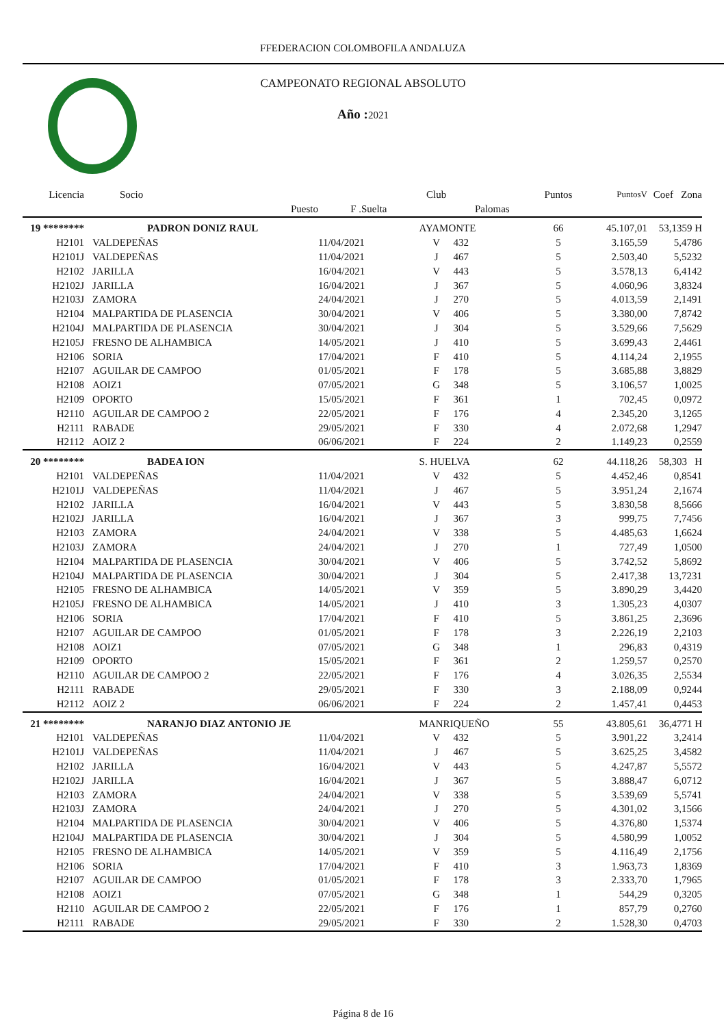FFEDERACION COLOMBOFILA ANDALUZA
CAMPEONATO REGIONAL ABSOLUTO
Año :2021
| Licencia | Socio | | Club | | Puntos | PuntosV | Coef Zona |
| --- | --- | --- | --- | --- | --- | --- | --- |
| | Puesto | F .Suelta | | Palomas | | | |
| 19 ******** | PADRON DONIZ RAUL | | AYAMONTE | | 66 | 45.107,01 | 53,1359 H |
| H2101 | VALDEPEÑAS | 11/04/2021 | V | 432 | 5 | 3.165,59 | 5,4786 |
| H2101J | VALDEPEÑAS | 11/04/2021 | J | 467 | 5 | 2.503,40 | 5,5232 |
| H2102 | JARILLA | 16/04/2021 | V | 443 | 5 | 3.578,13 | 6,4142 |
| H2102J | JARILLA | 16/04/2021 | J | 367 | 5 | 4.060,96 | 3,8324 |
| H2103J | ZAMORA | 24/04/2021 | J | 270 | 5 | 4.013,59 | 2,1491 |
| H2104 | MALPARTIDA DE PLASENCIA | 30/04/2021 | V | 406 | 5 | 3.380,00 | 7,8742 |
| H2104J | MALPARTIDA DE PLASENCIA | 30/04/2021 | J | 304 | 5 | 3.529,66 | 7,5629 |
| H2105J | FRESNO DE ALHAMBICA | 14/05/2021 | J | 410 | 5 | 3.699,43 | 2,4461 |
| H2106 | SORIA | 17/04/2021 | F | 410 | 5 | 4.114,24 | 2,1955 |
| H2107 | AGUILAR DE CAMPOO | 01/05/2021 | F | 178 | 5 | 3.685,88 | 3,8829 |
| H2108 | AOIZ1 | 07/05/2021 | G | 348 | 5 | 3.106,57 | 1,0025 |
| H2109 | OPORTO | 15/05/2021 | F | 361 | 1 | 702,45 | 0,0972 |
| H2110 | AGUILAR DE CAMPOO 2 | 22/05/2021 | F | 176 | 4 | 2.345,20 | 3,1265 |
| H2111 | RABADE | 29/05/2021 | F | 330 | 4 | 2.072,68 | 1,2947 |
| H2112 | AOIZ 2 | 06/06/2021 | F | 224 | 2 | 1.149,23 | 0,2559 |
| 20 ******** | BADEA ION | | S. HUELVA | | 62 | 44.118,26 | 58,303 H |
| H2101 | VALDEPEÑAS | 11/04/2021 | V | 432 | 5 | 4.452,46 | 0,8541 |
| H2101J | VALDEPEÑAS | 11/04/2021 | J | 467 | 5 | 3.951,24 | 2,1674 |
| H2102 | JARILLA | 16/04/2021 | V | 443 | 5 | 3.830,58 | 8,5666 |
| H2102J | JARILLA | 16/04/2021 | J | 367 | 3 | 999,75 | 7,7456 |
| H2103 | ZAMORA | 24/04/2021 | V | 338 | 5 | 4.485,63 | 1,6624 |
| H2103J | ZAMORA | 24/04/2021 | J | 270 | 1 | 727,49 | 1,0500 |
| H2104 | MALPARTIDA DE PLASENCIA | 30/04/2021 | V | 406 | 5 | 3.742,52 | 5,8692 |
| H2104J | MALPARTIDA DE PLASENCIA | 30/04/2021 | J | 304 | 5 | 2.417,38 | 13,7231 |
| H2105 | FRESNO DE ALHAMBICA | 14/05/2021 | V | 359 | 5 | 3.890,29 | 3,4420 |
| H2105J | FRESNO DE ALHAMBICA | 14/05/2021 | J | 410 | 3 | 1.305,23 | 4,0307 |
| H2106 | SORIA | 17/04/2021 | F | 410 | 5 | 3.861,25 | 2,3696 |
| H2107 | AGUILAR DE CAMPOO | 01/05/2021 | F | 178 | 3 | 2.226,19 | 2,2103 |
| H2108 | AOIZ1 | 07/05/2021 | G | 348 | 1 | 296,83 | 0,4319 |
| H2109 | OPORTO | 15/05/2021 | F | 361 | 2 | 1.259,57 | 0,2570 |
| H2110 | AGUILAR DE CAMPOO 2 | 22/05/2021 | F | 176 | 4 | 3.026,35 | 2,5534 |
| H2111 | RABADE | 29/05/2021 | F | 330 | 3 | 2.188,09 | 0,9244 |
| H2112 | AOIZ 2 | 06/06/2021 | F | 224 | 2 | 1.457,41 | 0,4453 |
| 21 ******** | NARANJO DIAZ ANTONIO JE | | MANRIQUEÑO | | 55 | 43.805,61 | 36,4771 H |
| H2101 | VALDEPEÑAS | 11/04/2021 | V | 432 | 5 | 3.901,22 | 3,2414 |
| H2101J | VALDEPEÑAS | 11/04/2021 | J | 467 | 5 | 3.625,25 | 3,4582 |
| H2102 | JARILLA | 16/04/2021 | V | 443 | 5 | 4.247,87 | 5,5572 |
| H2102J | JARILLA | 16/04/2021 | J | 367 | 5 | 3.888,47 | 6,0712 |
| H2103 | ZAMORA | 24/04/2021 | V | 338 | 5 | 3.539,69 | 5,5741 |
| H2103J | ZAMORA | 24/04/2021 | J | 270 | 5 | 4.301,02 | 3,1566 |
| H2104 | MALPARTIDA DE PLASENCIA | 30/04/2021 | V | 406 | 5 | 4.376,80 | 1,5374 |
| H2104J | MALPARTIDA DE PLASENCIA | 30/04/2021 | J | 304 | 5 | 4.580,99 | 1,0052 |
| H2105 | FRESNO DE ALHAMBICA | 14/05/2021 | V | 359 | 5 | 4.116,49 | 2,1756 |
| H2106 | SORIA | 17/04/2021 | F | 410 | 3 | 1.963,73 | 1,8369 |
| H2107 | AGUILAR DE CAMPOO | 01/05/2021 | F | 178 | 3 | 2.333,70 | 1,7965 |
| H2108 | AOIZ1 | 07/05/2021 | G | 348 | 1 | 544,29 | 0,3205 |
| H2110 | AGUILAR DE CAMPOO 2 | 22/05/2021 | F | 176 | 1 | 857,79 | 0,2760 |
| H2111 | RABADE | 29/05/2021 | F | 330 | 2 | 1.528,30 | 0,4703 |
Página 8 de 16